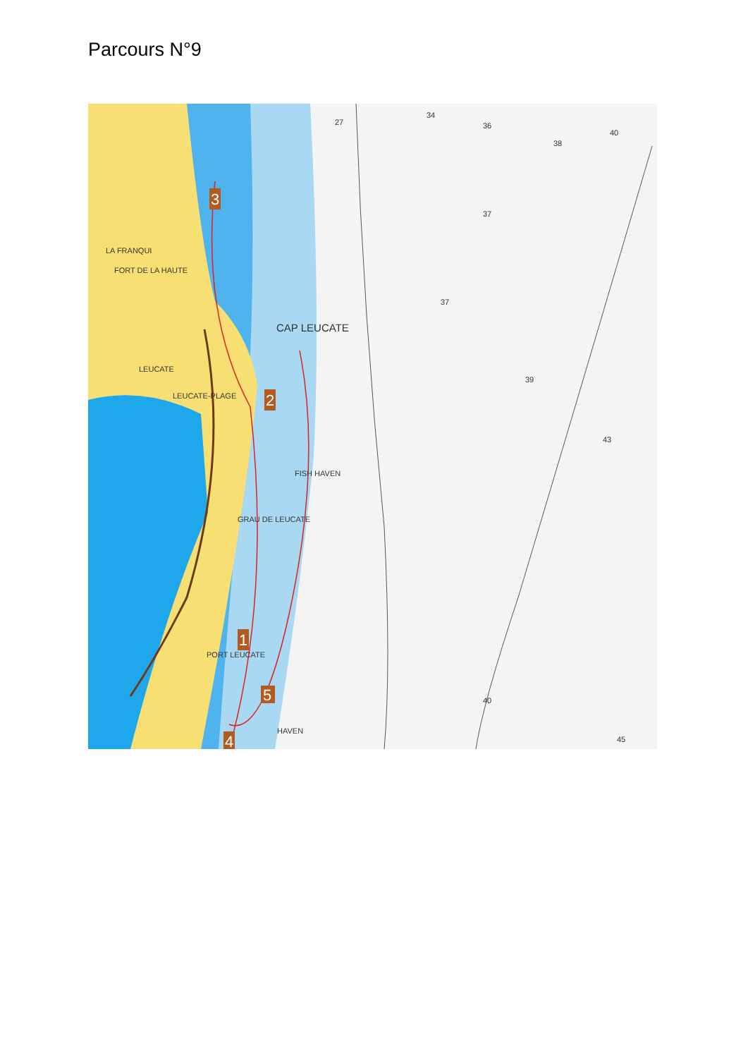Parcours N°9
3
2
1
4
5
LA FRANQUI
FORT DE LA HAUTE
CAP LEUCATE
LEUCATE
LEUCATE-PLAGE
FISH HAVEN
GRAU DE LEUCATE
PORT LEUCATE
HAVEN
27
34
36
38
40
37
37
39
43
40
45